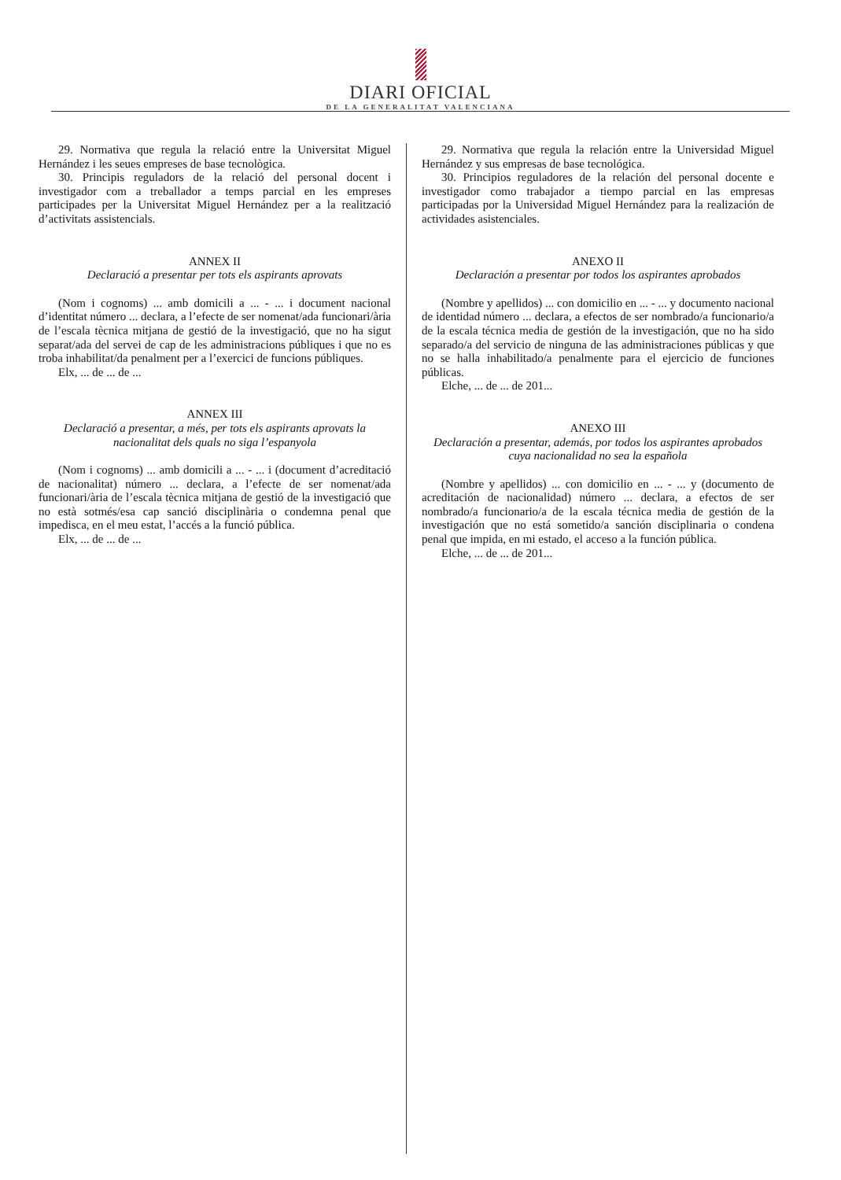DIARI OFICIAL
DE LA GENERALITAT VALENCIANA
29. Normativa que regula la relació entre la Universitat Miguel Hernández i les seues empreses de base tecnològica.
30. Principis reguladors de la relació del personal docent i investigador com a treballador a temps parcial en les empreses participades per la Universitat Miguel Hernández per a la realització d’activitats assistencials.
ANNEX II
Declaració a presentar per tots els aspirants aprovats
(Nom i cognoms) ... amb domicili a ... - ... i document nacional d’identitat número ... declara, a l’efecte de ser nomenat/ada funcionari/ària de l’escala tècnica mitjana de gestió de la investigació, que no ha sigut separat/ada del servei de cap de les administracions públiques i que no es troba inhabilitat/da penalment per a l’exercici de funcions públiques.
Elx, ... de ... de ...
ANNEX III
Declaració a presentar, a més, per tots els aspirants aprovats la nacionalitat dels quals no siga l’espanyola
(Nom i cognoms) ... amb domicili a ... - ... i (document d’acreditació de nacionalitat) número ... declara, a l’efecte de ser nomenat/ada funcionari/ària de l’escala tècnica mitjana de gestió de la investigació que no està sotmés/esa cap sanció disciplinària o condemna penal que impedisca, en el meu estat, l’accés a la funció pública.
Elx, ... de ... de ...
29. Normativa que regula la relación entre la Universidad Miguel Hernández y sus empresas de base tecnológica.
30. Principios reguladores de la relación del personal docente e investigador como trabajador a tiempo parcial en las empresas participadas por la Universidad Miguel Hernández para la realización de actividades asistenciales.
ANEXO II
Declaración a presentar por todos los aspirantes aprobados
(Nombre y apellidos) ... con domicilio en ... - ... y documento nacional de identidad número ... declara, a efectos de ser nombrado/a funcionario/a de la escala técnica media de gestión de la investigación, que no ha sido separado/a del servicio de ninguna de las administraciones públicas y que no se halla inhabilitado/a penalmente para el ejercicio de funciones públicas.
Elche, ... de ... de 201...
ANEXO III
Declaración a presentar, además, por todos los aspirantes aprobados cuya nacionalidad no sea la española
(Nombre y apellidos) ... con domicilio en ... - ... y (documento de acreditación de nacionalidad) número ... declara, a efectos de ser nombrado/a funcionario/a de la escala técnica media de gestión de la investigación que no está sometido/a sanción disciplinaria o condena penal que impida, en mi estado, el acceso a la función pública.
Elche, ... de ... de 201...